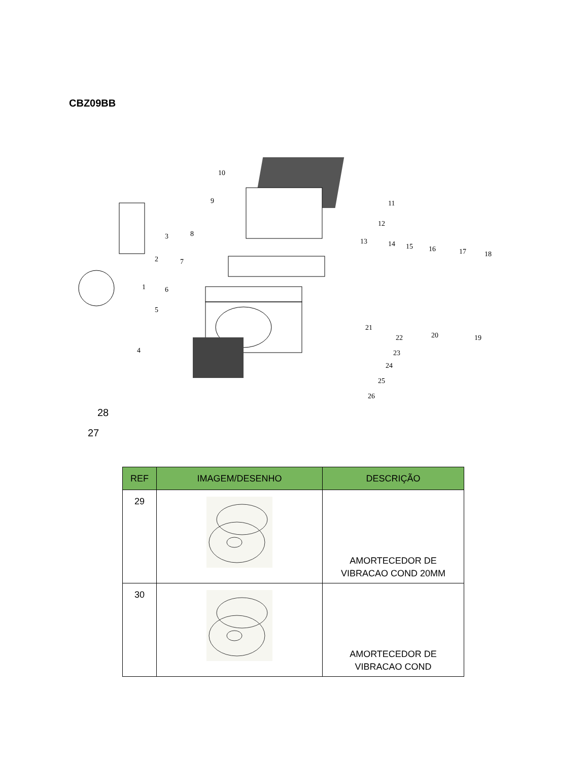CBZ09BB
10
9
8
3
2
7
1
6
5
4
11
12
13
14
15
16
17
18
21
22
23
24
25
26
20
19
28
27
| REF | IMAGEM/DESENHO | DESCRIÇÃO |
| --- | --- | --- |
| 29 | | AMORTECEDOR DE VIBRACAO COND 20MM |
| 30 | | AMORTECEDOR DE VIBRACAO COND |